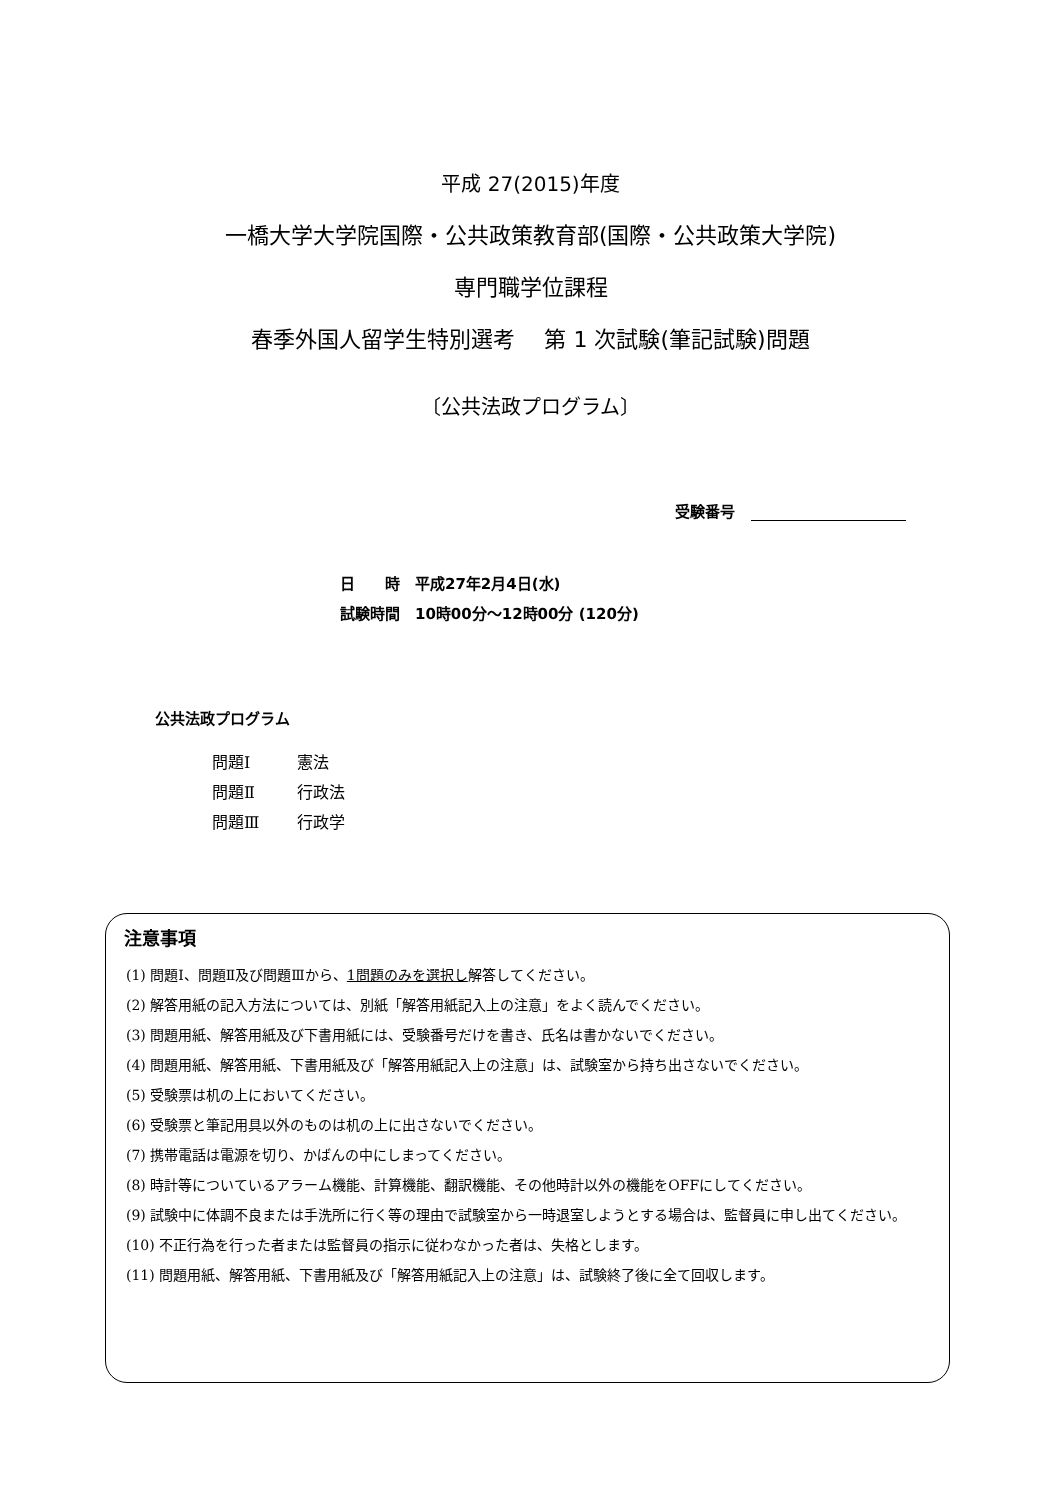平成 27(2015)年度
一橋大学大学院国際・公共政策教育部(国際・公共政策大学院)
専門職学位課程
春季外国人留学生特別選考　 第 1 次試験(筆記試験)問題
〔公共法政プログラム〕
受験番号
日　　時　平成27年2月4日(水)
試験時間　10時00分～12時00分 (120分)
公共法政プログラム
問題Ⅰ 憲法
問題Ⅱ 行政法
問題Ⅲ 行政学
注意事項
(1) 問題Ⅰ、問題Ⅱ及び問題Ⅲから、1問題のみを選択し解答してください。
(2) 解答用紙の記入方法については、別紙「解答用紙記入上の注意」をよく読んでください。
(3) 問題用紙、解答用紙及び下書用紙には、受験番号だけを書き、氏名は書かないでください。
(4) 問題用紙、解答用紙、下書用紙及び「解答用紙記入上の注意」は、試験室から持ち出さないでください。
(5) 受験票は机の上においてください。
(6) 受験票と筆記用具以外のものは机の上に出さないでください。
(7) 携帯電話は電源を切り、かばんの中にしまってください。
(8) 時計等についているアラーム機能、計算機能、翻訳機能、その他時計以外の機能をOFFにしてください。
(9) 試験中に体調不良または手洗所に行く等の理由で試験室から一時退室しようとする場合は、監督員に申し出てください。
(10) 不正行為を行った者または監督員の指示に従わなかった者は、失格とします。
(11) 問題用紙、解答用紙、下書用紙及び「解答用紙記入上の注意」は、試験終了後に全て回収します。